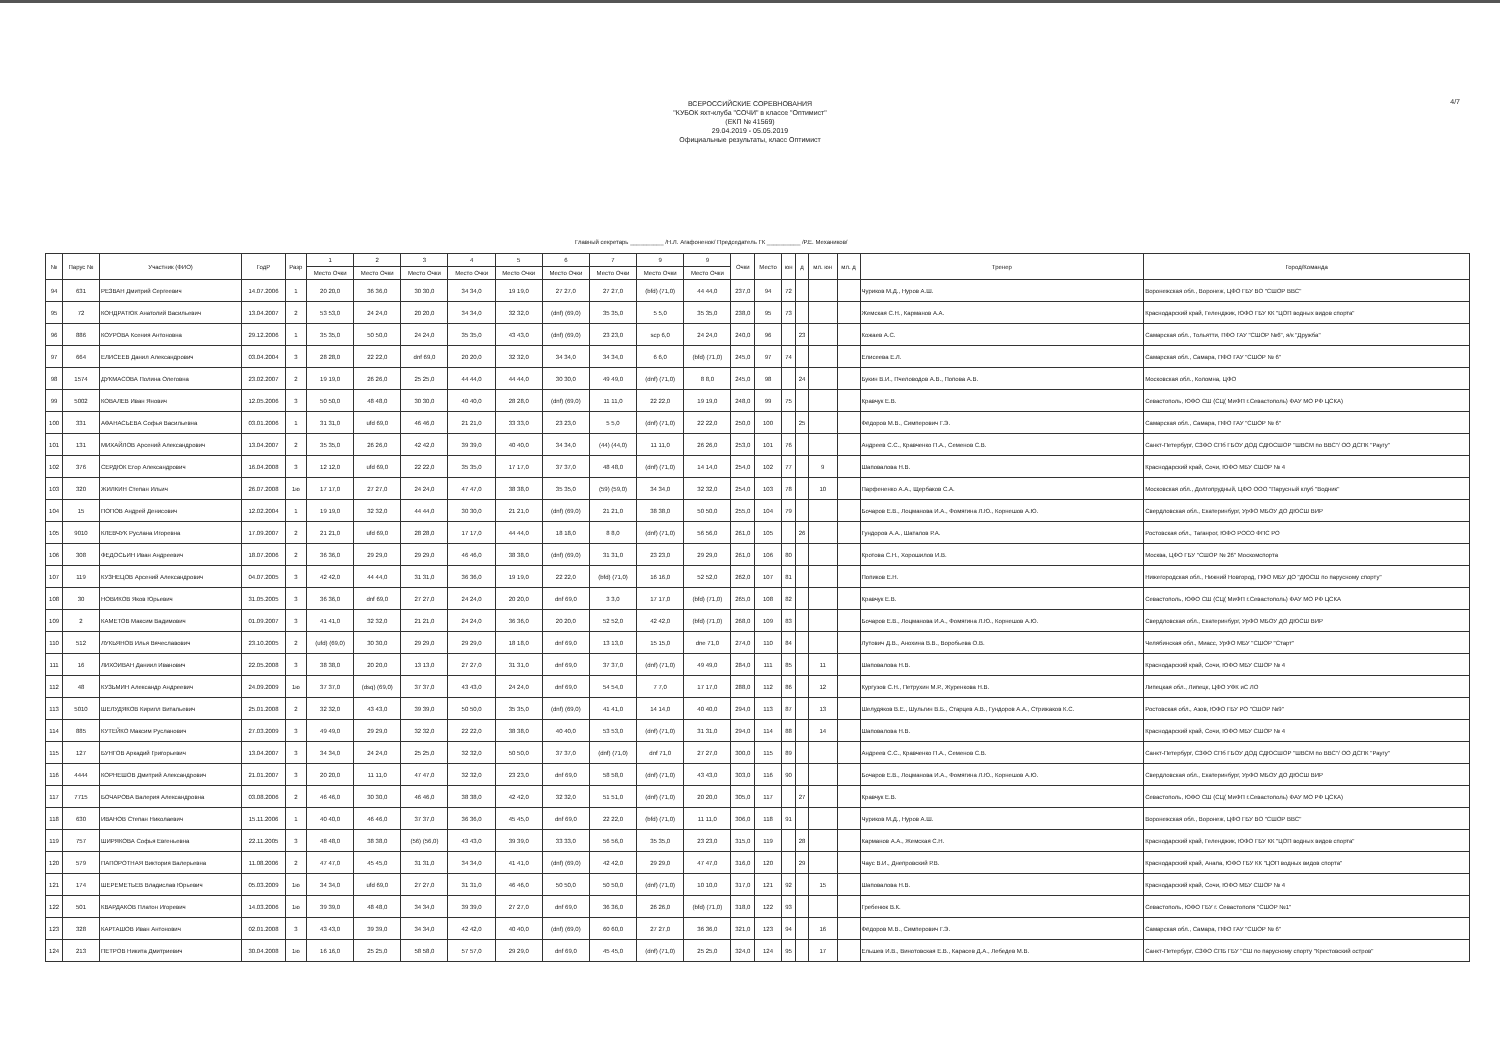4/7
ВСЕРОССИЙСКИЕ СОРЕВНОВАНИЯ
"КУБОК яхт-клуба "СОЧИ" в классе "Оптимист"
(ЕКП № 41569)
29.04.2019 - 05.05.2019
Официальные результаты, класс Оптимист
Главный секретарь __________ /Н.Л. Агафоненок/ Председатель ГК __________ /Р.Е. Механиков/
| № | Парус № | Участник (ФИО) | ГодР | Разр | 1 | 2 | 3 | 4 | 5 | 6 | 7 | 9 | 9 | Очки | Место | юн | д | мл. юн | мл. д | Тренер | Город/Команда |
| --- | --- | --- | --- | --- | --- | --- | --- | --- | --- | --- | --- | --- | --- | --- | --- | --- | --- | --- | --- | --- | --- |
| | | | | | Место Очки | Место Очки | Место Очки | Место Очки | Место Очки | Место Очки | Место Очки | Место Очки | Место Очки | | | | | | | | |
| 94 | 631 | РЕЗВАН Дмитрий Сергеевич | 14.07.2006 | 1 | 20 20,0 | 36 36,0 | 30 30,0 | 34 34,0 | 19 19,0 | 27 27,0 | 27 27,0 | (bfd) (71,0) | 44 44,0 | 237,0 | 94 | 72 | | | | Чуриков М.Д., Нуров А.Ш. | Воронежская обл., Воронеж, ЦФО ГБУ ВО "СШОР ВВС" |
| 95 | 72 | КОНДРАТЮК Анатолий Васильевич | 13.04.2007 | 2 | 53 53,0 | 24 24,0 | 20 20,0 | 34 34,0 | 32 32,0 | (dnf) (69,0) | 35 35,0 | 5 5,0 | 35 35,0 | 238,0 | 95 | 73 | | | | Жемская С.Н., Карманов А.А. | Краснодарский край, Геленджик, ЮФО ГБУ КК "ЦОП водных видов спорта" |
| 96 | 886 | КОУРОВА Ксения Антоновна | 29.12.2006 | 1 | 35 35,0 | 50 50,0 | 24 24,0 | 35 35,0 | 43 43,0 | (dnf) (69,0) | 23 23,0 | scp 6,0 | 24 24,0 | 240,0 | 96 | | 23 | | | Кожаев А.С. | Самарская обл., Тольятти, ПФО ГАУ "СШОР №6", я/к "Дружба" |
| 97 | 664 | ЕЛИСЕЕВ Данил Александрович | 03.04.2004 | 3 | 28 28,0 | 22 22,0 | dnf 69,0 | 20 20,0 | 32 32,0 | 34 34,0 | 34 34,0 | 6 6,0 | (bfd) (71,0) | 245,0 | 97 | 74 | | | | Елисеева Е.Л. | Самарская обл., Самара, ПФО ГАУ "СШОР № 6" |
| 98 | 1574 | ДУКМАСОВА Полина Олеговна | 23.02.2007 | 2 | 19 19,0 | 26 26,0 | 25 25,0 | 44 44,0 | 44 44,0 | 30 30,0 | 49 49,0 | (dnf) (71,0) | 8 8,0 | 245,0 | 98 | | 24 | | | Букин В.И., Пчеловодов А.В., Попова А.В. | Московская обл., Коломна, ЦФО |
| 99 | 5002 | КОВАЛЕВ Иван Янович | 12.05.2006 | 3 | 50 50,0 | 48 48,0 | 30 30,0 | 40 40,0 | 28 28,0 | (dnf) (69,0) | 11 11,0 | 22 22,0 | 19 19,0 | 248,0 | 99 | 75 | | | | Кравчук Е.В. | Севастополь, ЮФО СШ (СЦ( МиФП г.Севастополь) ФАУ МО РФ ЦСКА) |
| 100 | 331 | АФАНАСЬЕВА Софья Васильевна | 03.01.2006 | 1 | 31 31,0 | ufd 69,0 | 46 46,0 | 21 21,0 | 33 33,0 | 23 23,0 | 5 5,0 | (dnf) (71,0) | 22 22,0 | 250,0 | 100 | | 25 | | | Фёдоров М.В., Симперович Г.Э. | Самарская обл., Самара, ПФО ГАУ "СШОР № 6" |
| 101 | 131 | МИХАЙЛОВ Арсений Александрович | 13.04.2007 | 2 | 35 35,0 | 26 26,0 | 42 42,0 | 39 39,0 | 40 40,0 | 34 34,0 | (44) (44,0) | 11 11,0 | 26 26,0 | 253,0 | 101 | 76 | | | | Андреев С.С., Кравченко П.А., Семенов С.В. | Санкт-Петербург, СЗФО СПб ГБОУ ДОД СДЮСШОР "ШВСМ по ВВС"/ ОО ДСПК "Раугу" |
| 102 | 376 | СЕРДЮК Егор Александрович | 16.04.2008 | 3 | 12 12,0 | ufd 69,0 | 22 22,0 | 35 35,0 | 17 17,0 | 37 37,0 | 48 48,0 | (dnf) (71,0) | 14 14,0 | 254,0 | 102 | 77 | | 9 | | Шаповалова Н.В. | Краснодарский край, Сочи, ЮФО МБУ СШОР № 4 |
| 103 | 320 | ЖИЛКИН Степан Ильич | 26.07.2008 | 1ю | 17 17,0 | 27 27,0 | 24 24,0 | 47 47,0 | 38 38,0 | 35 35,0 | (59) (59,0) | 34 34,0 | 32 32,0 | 254,0 | 103 | 78 | | 10 | | Парфененко А.А., Щербаков С.А. | Московская обл., Долгопрудный, ЦФО ООО "Парусный клуб "Водник" |
| 104 | 15 | ПОПОВ Андрей Денисович | 12.02.2004 | 1 | 19 19,0 | 32 32,0 | 44 44,0 | 30 30,0 | 21 21,0 | (dnf) (69,0) | 21 21,0 | 38 38,0 | 50 50,0 | 255,0 | 104 | 79 | | | | Бочаров Е.В., Лоцманова И.А., Фомягина Л.Ю., Корнешов А.Ю. | Свердловская обл., Екатеринбург, УрФО МБОУ ДО ДЮСШ ВИР |
| 105 | 9010 | КЛЕВЧУК Руслана Игоревна | 17.09.2007 | 2 | 21 21,0 | ufd 69,0 | 28 28,0 | 17 17,0 | 44 44,0 | 18 18,0 | 8 8,0 | (dnf) (71,0) | 56 56,0 | 261,0 | 105 | | 26 | | | Гундоров А.А., Шаталов Р.А. | Ростовская обл., Таганрог, ЮФО РОСО ФПС РО |
| 106 | 308 | ФЕДОСЬИН Иван Андреевич | 18.07.2006 | 2 | 36 36,0 | 29 29,0 | 29 29,0 | 46 46,0 | 38 38,0 | (dnf) (69,0) | 31 31,0 | 23 23,0 | 29 29,0 | 261,0 | 106 | 80 | | | | Кротова С.Н., Хорошилов И.В. | Москва, ЦФО ГБУ "СШОР № 26" Москомспорта |
| 107 | 119 | КУЗНЕЦОВ Арсений Александрович | 04.07.2005 | 3 | 42 42,0 | 44 44,0 | 31 31,0 | 36 36,0 | 19 19,0 | 22 22,0 | (bfd) (71,0) | 16 16,0 | 52 52,0 | 262,0 | 107 | 81 | | | | Попиков Е.Н. | Нижегородская обл., Нижний Новгород, ПФО МБУ ДО "ДЮСШ по парусному спорту" |
| 108 | 30 | НОВИКОВ Яков Юрьевич | 31.05.2005 | 3 | 36 36,0 | dnf 69,0 | 27 27,0 | 24 24,0 | 20 20,0 | dnf 69,0 | 3 3,0 | 17 17,0 | (bfd) (71,0) | 265,0 | 108 | 82 | | | | Кравчук Е.В. | Севастополь, ЮФО СШ (СЦ( МиФП г.Севастополь) ФАУ МО РФ ЦСКА |
| 109 | 2 | КАМЕТОВ Максим Вадимович | 01.09.2007 | 3 | 41 41,0 | 32 32,0 | 21 21,0 | 24 24,0 | 36 36,0 | 20 20,0 | 52 52,0 | 42 42,0 | (bfd) (71,0) | 268,0 | 109 | 83 | | | | Бочаров Е.В., Лоцманова И.А., Фомягина Л.Ю., Корнешов А.Ю. | Свердловская обл., Екатеринбург, УрФО МБОУ ДО ДЮСШ ВИР |
| 110 | 512 | ЛУКЬЯНОВ Илья Вячеславович | 23.10.2005 | 2 | (ufd) (69,0) | 30 30,0 | 29 29,0 | 29 29,0 | 18 18,0 | dnf 69,0 | 13 13,0 | 15 15,0 | dne 71,0 | 274,0 | 110 | 84 | | | | Лутович Д.В., Анохина В.В., Воробьева О.В. | Челябинская обл., Миасс, УрФО МБУ "СШОР "Старт" |
| 111 | 16 | ЛИХОИВАН Даниил Иванович | 22.05.2008 | 3 | 38 38,0 | 20 20,0 | 13 13,0 | 27 27,0 | 31 31,0 | dnf 69,0 | 37 37,0 | (dnf) (71,0) | 49 49,0 | 284,0 | 111 | 85 | | 11 | | Шаповалова Н.В. | Краснодарский край, Сочи, ЮФО МБУ СШОР № 4 |
| 112 | 48 | КУЗЬМИН Александр Андреевич | 24.09.2009 | 1ю | 37 37,0 | (dsq) (69,0) | 37 37,0 | 43 43,0 | 24 24,0 | dnf 69,0 | 54 54,0 | 7 7,0 | 17 17,0 | 288,0 | 112 | 86 | | 12 | | Кургузов С.Н., Петрухин М.Р., Журенкова Н.В. | Липецкая обл., Липецк, ЦФО УФК иС ЛО |
| 113 | 5010 | ШЕЛУДЯКОВ Кирилл Витальевич | 25.01.2008 | 2 | 32 32,0 | 43 43,0 | 39 39,0 | 50 50,0 | 35 35,0 | (dnf) (69,0) | 41 41,0 | 14 14,0 | 40 40,0 | 294,0 | 113 | 87 | | 13 | | Шелудяков В.Е., Шульгин В.Б., Старцев А.В., Гундоров А.А., Стрижаков К.С. | Ростовская обл., Азов, ЮФО ГБУ РО "СШОР №9" |
| 114 | 885 | КУТЕЙКО Максим Русланович | 27.03.2009 | 3 | 49 49,0 | 29 29,0 | 32 32,0 | 22 22,0 | 38 38,0 | 40 40,0 | 53 53,0 | (dnf) (71,0) | 31 31,0 | 294,0 | 114 | 88 | | 14 | | Шаповалова Н.В. | Краснодарский край, Сочи, ЮФО МБУ СШОР № 4 |
| 115 | 127 | БУНГОВ Аркадий Григорьевич | 13.04.2007 | 3 | 34 34,0 | 24 24,0 | 25 25,0 | 32 32,0 | 50 50,0 | 37 37,0 | (dnf) (71,0) | dnf 71,0 | 27 27,0 | 300,0 | 115 | 89 | | | | Андреев С.С., Кравченко П.А., Семенов С.В. | Санкт-Петербург, СЗФО СПб ГБОУ ДОД СДЮСШОР "ШВСМ по ВВС"/ ОО ДСПК "Раугу" |
| 116 | 4444 | КОРНЕШОВ Дмитрий Александрович | 21.01.2007 | 3 | 20 20,0 | 11 11,0 | 47 47,0 | 32 32,0 | 23 23,0 | dnf 69,0 | 58 58,0 | (dnf) (71,0) | 43 43,0 | 303,0 | 116 | 90 | | | | Бочаров Е.В., Лоцманова И.А., Фомягина Л.Ю., Корнешов А.Ю. | Свердловская обл., Екатеринбург, УрФО МБОУ ДО ДЮСШ ВИР |
| 117 | 7715 | БОЧАРОВА Валерия Александровна | 03.08.2006 | 2 | 46 46,0 | 30 30,0 | 46 46,0 | 38 38,0 | 42 42,0 | 32 32,0 | 51 51,0 | (dnf) (71,0) | 20 20,0 | 305,0 | 117 | | 27 | | | Кравчук Е.В. | Севастополь, ЮФО СШ (СЦ( МиФП г.Севастополь) ФАУ МО РФ ЦСКА) |
| 118 | 630 | ИВАНОВ Степан Николаевич | 15.11.2006 | 1 | 40 40,0 | 46 46,0 | 37 37,0 | 36 36,0 | 45 45,0 | dnf 69,0 | 22 22,0 | (bfd) (71,0) | 11 11,0 | 306,0 | 118 | 91 | | | | Чуриков М.Д., Нуров А.Ш. | Воронежская обл., Воронеж, ЦФО ГБУ ВО "СШОР ВВС" |
| 119 | 757 | ШИРЯКОВА Софья Евгеньевна | 22.11.2005 | 3 | 48 48,0 | 38 38,0 | (56) (56,0) | 43 43,0 | 39 39,0 | 33 33,0 | 56 56,0 | 35 35,0 | 23 23,0 | 315,0 | 119 | | 28 | | | Карманов А.А., Жемская С.Н. | Краснодарский край, Геленджик, ЮФО ГБУ КК "ЦОП водных видов спорта" |
| 120 | 579 | ПАПОРОТНАЯ Виктория Валерьевна | 11.08.2006 | 2 | 47 47,0 | 45 45,0 | 31 31,0 | 34 34,0 | 41 41,0 | (dnf) (69,0) | 42 42,0 | 29 29,0 | 47 47,0 | 316,0 | 120 | | 29 | | | Чаус В.И., Днепровский Р.В. | Краснодарский край, Анапа, ЮФО ГБУ КК "ЦОП водных видов спорта" |
| 121 | 174 | ШЕРЕМЕТЬЕВ Владислав Юрьевич | 05.03.2009 | 1ю | 34 34,0 | ufd 69,0 | 27 27,0 | 31 31,0 | 46 46,0 | 50 50,0 | 50 50,0 | (dnf) (71,0) | 10 10,0 | 317,0 | 121 | 92 | | 15 | | Шаповалова Н.В. | Краснодарский край, Сочи, ЮФО МБУ СШОР № 4 |
| 122 | 501 | КВАРДАКОВ Платон Игоревич | 14.03.2006 | 1ю | 39 39,0 | 48 48,0 | 34 34,0 | 39 39,0 | 27 27,0 | dnf 69,0 | 36 36,0 | 26 26,0 | (bfd) (71,0) | 318,0 | 122 | 93 | | | | Гребенюк В.К. | Севастополь, ЮФО ГБУ г. Севастополя "СШОР №1" |
| 123 | 328 | КАРТАШОВ Иван Антонович | 02.01.2008 | 3 | 43 43,0 | 39 39,0 | 34 34,0 | 42 42,0 | 40 40,0 | (dnf) (69,0) | 60 60,0 | 27 27,0 | 36 36,0 | 321,0 | 123 | 94 | | 16 | | Фёдоров М.В., Симперович Г.Э. | Самарская обл., Самара, ПФО ГАУ "СШОР № 6" |
| 124 | 213 | ПЕТРОВ Никита Дмитриевич | 30.04.2008 | 1ю | 16 16,0 | 25 25,0 | 58 58,0 | 57 57,0 | 29 29,0 | dnf 69,0 | 45 45,0 | (dnf) (71,0) | 25 25,0 | 324,0 | 124 | 95 | | 17 | | Ельшев И.В., Винотовская Е.В., Карасев Д.А., Лебедев М.В. | Санкт-Петербург, СЗФО СПБ ГБУ "СШ по парусному спорту "Крестовский остров" |